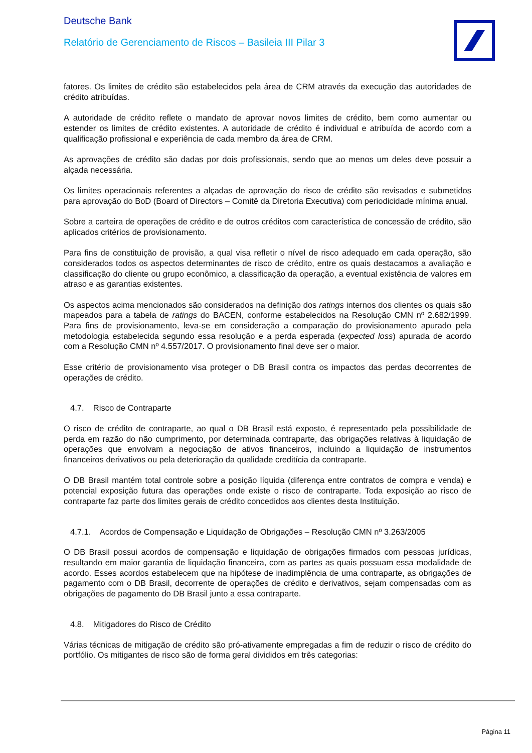Deutsche Bank
Relatório de Gerenciamento de Riscos – Basileia III Pilar 3
fatores. Os limites de crédito são estabelecidos pela área de CRM através da execução das autoridades de crédito atribuídas.
A autoridade de crédito reflete o mandato de aprovar novos limites de crédito, bem como aumentar ou estender os limites de crédito existentes. A autoridade de crédito é individual e atribuída de acordo com a qualificação profissional e experiência de cada membro da área de CRM.
As aprovações de crédito são dadas por dois profissionais, sendo que ao menos um deles deve possuir a alçada necessária.
Os limites operacionais referentes a alçadas de aprovação do risco de crédito são revisados e submetidos para aprovação do BoD (Board of Directors – Comitê da Diretoria Executiva) com periodicidade mínima anual.
Sobre a carteira de operações de crédito e de outros créditos com característica de concessão de crédito, são aplicados critérios de provisionamento.
Para fins de constituição de provisão, a qual visa refletir o nível de risco adequado em cada operação, são considerados todos os aspectos determinantes de risco de crédito, entre os quais destacamos a avaliação e classificação do cliente ou grupo econômico, a classificação da operação, a eventual existência de valores em atraso e as garantias existentes.
Os aspectos acima mencionados são considerados na definição dos ratings internos dos clientes os quais são mapeados para a tabela de ratings do BACEN, conforme estabelecidos na Resolução CMN nº 2.682/1999. Para fins de provisionamento, leva-se em consideração a comparação do provisionamento apurado pela metodologia estabelecida segundo essa resolução e a perda esperada (expected loss) apurada de acordo com a Resolução CMN nº 4.557/2017. O provisionamento final deve ser o maior.
Esse critério de provisionamento visa proteger o DB Brasil contra os impactos das perdas decorrentes de operações de crédito.
4.7. Risco de Contraparte
O risco de crédito de contraparte, ao qual o DB Brasil está exposto, é representado pela possibilidade de perda em razão do não cumprimento, por determinada contraparte, das obrigações relativas à liquidação de operações que envolvam a negociação de ativos financeiros, incluindo a liquidação de instrumentos financeiros derivativos ou pela deterioração da qualidade creditícia da contraparte.
O DB Brasil mantém total controle sobre a posição líquida (diferença entre contratos de compra e venda) e potencial exposição futura das operações onde existe o risco de contraparte. Toda exposição ao risco de contraparte faz parte dos limites gerais de crédito concedidos aos clientes desta Instituição.
4.7.1. Acordos de Compensação e Liquidação de Obrigações – Resolução CMN nº 3.263/2005
O DB Brasil possui acordos de compensação e liquidação de obrigações firmados com pessoas jurídicas, resultando em maior garantia de liquidação financeira, com as partes as quais possuam essa modalidade de acordo. Esses acordos estabelecem que na hipótese de inadimplência de uma contraparte, as obrigações de pagamento com o DB Brasil, decorrente de operações de crédito e derivativos, sejam compensadas com as obrigações de pagamento do DB Brasil junto a essa contraparte.
4.8. Mitigadores do Risco de Crédito
Várias técnicas de mitigação de crédito são pró-ativamente empregadas a fim de reduzir o risco de crédito do portfólio. Os mitigantes de risco são de forma geral divididos em três categorias:
Página 11